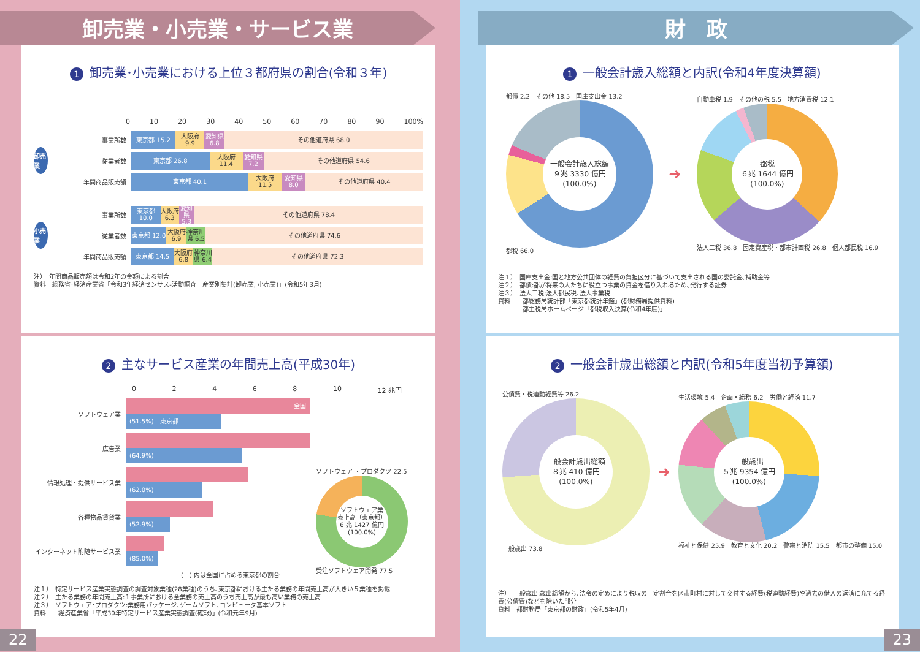卸売業・小売業・サービス業
1 卸売業･小売業における上位３都府県の割合(令和３年)
0 10 20 30 40 50 60 70 80 90 100%
卸売業
事業所数
東京都 15.2 大阪府 9.9 愛知県 6.8 その他道府県 68.0
従業者数
東京都 26.8 大阪府 11.4 愛知県 7.2 その他道府県 54.6
年間商品販売額
東京都 40.1 大阪府 11.5 愛知県 8.0 その他道府県 40.4
小売業
事業所数
東京都 10.0 大阪府 6.3 愛知県 5.3 その他道府県 78.4
従業者数
東京都 12.0 大阪府 6.9 神奈川県 6.5 その他道府県 74.6
年間商品販売額
東京都 14.5 大阪府 6.8 神奈川県 6.4 その他道府県 72.3
注）　年間商品販売額は令和2年の金額による割合
資料　総務省･経済産業省「令和3年経済センサス-活動調査　産業別集計(卸売業, 小売業)」(令和5年3月)
2 主なサービス産業の年間売上高(平成30年)
02468 10 12 兆円
ソフトウェア業
全国
(51.5%)　東京都
広告業
(64.9%)
情報処理・提供サービス業
(62.0%)
各種物品賃貸業
(52.9%)
インターネット附随サービス業
(85.0%)
(　) 内は全国に占める東京都の割合
ソフトウェア ・プロダクツ 22.5
ソフトウェア業
売上高（東京都）
6 兆 1427 億円
(100.0%)
受注ソフトウェア開発 77.5
注１）　特定サービス産業実態調査の調査対象業種(28業種)のうち､東京都における主たる業務の年間売上高が大きい５業種を掲載
注２）　主たる業務の年間売上高:１事業所における全業務の売上高のうち売上高が最も高い業務の売上高
注３）　ソフトウェア･プロダクツ:業務用パッケージ､ゲームソフト､コンピュータ基本ソフト
資料　　経済産業省「平成30年特定サービス産業実態調査(確報)」(令和元年9月)
22
財　政
1 一般会計歳入総額と内訳(令和4年度決算額)
都債 2.2　その他 18.5　国庫支出金 13.2
一般会計歳入総額
９兆 3330 億円
(100.0%)
都税 66.0
➜
自動車税 1.9　その他の税 5.5　地方消費税 12.1
都税
６兆 1644 億円
(100.0%)
法人二税 36.8　固定資産税・都市計画税 26.8　個人都民税 16.9
注１）　国庫支出金:国と地方公共団体の経費の負担区分に基づいて支出される国の委託金､補助金等
注２）　都債:都が将来の人たちに役立つ事業の資金を借り入れるため､発行する証券
注３）　法人二税:法人都民税､法人事業税
資料　　都総務局統計部「東京都統計年鑑」(都財務局提供資料)
　　　　都主税局ホームページ「都税収入決算(令和4年度)」
2 一般会計歳出総額と内訳(令和5年度当初予算額)
公債費・税連動経費等 26.2
一般会計歳出総額
８兆 410 億円
(100.0%)
一般歳出 73.8
➜
生活環境 5.4　企画・総務 6.2　労働と経済 11.7
一般歳出
５兆 9354 億円
(100.0%)
福祉と保健 25.9　教育と文化 20.2　警察と消防 15.5　都市の整備 15.0
注）　一般歳出:歳出総額から､法令の定めにより税収の一定割合を区市町村に対して交付する経費(税連動経費)や過去の借入の返済に充てる経費(公債費)などを除いた部分
資料　都財務局「東京都の財政」(令和5年4月)
23